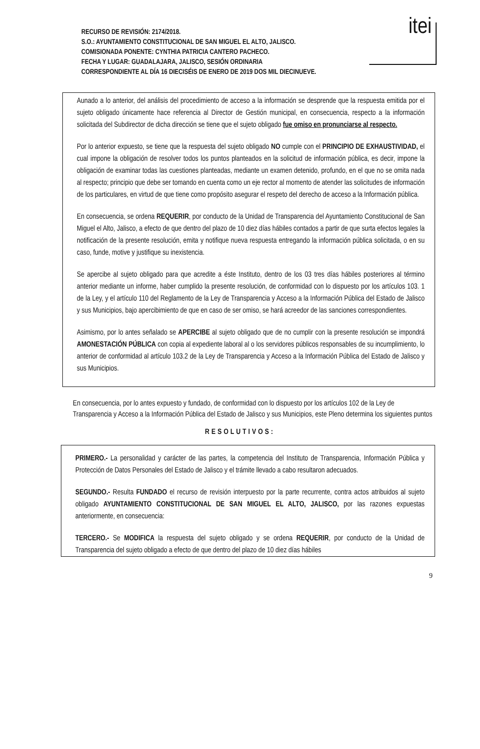itei
RECURSO DE REVISIÓN: 2174/2018.
S.O.: AYUNTAMIENTO CONSTITUCIONAL DE SAN MIGUEL EL ALTO, JALISCO.
COMISIONADA PONENTE: CYNTHIA PATRICIA CANTERO PACHECO.
FECHA Y LUGAR: GUADALAJARA, JALISCO, SESIÓN ORDINARIA
CORRESPONDIENTE AL DÍA 16 DIECISÉIS DE ENERO DE 2019 DOS MIL DIECINUEVE.
Aunado a lo anterior, del análisis del procedimiento de acceso a la información se desprende que la respuesta emitida por el sujeto obligado únicamente hace referencia al Director de Gestión municipal, en consecuencia, respecto a la información solicitada del Subdirector de dicha dirección se tiene que el sujeto obligado fue omiso en pronunciarse al respecto.
Por lo anterior expuesto, se tiene que la respuesta del sujeto obligado NO cumple con el PRINCIPIO DE EXHAUSTIVIDAD, el cual impone la obligación de resolver todos los puntos planteados en la solicitud de información pública, es decir, impone la obligación de examinar todas las cuestiones planteadas, mediante un examen detenido, profundo, en el que no se omita nada al respecto; principio que debe ser tomando en cuenta como un eje rector al momento de atender las solicitudes de información de los particulares, en virtud de que tiene como propósito asegurar el respeto del derecho de acceso a la Información pública.
En consecuencia, se ordena REQUERIR, por conducto de la Unidad de Transparencia del Ayuntamiento Constitucional de San Miguel el Alto, Jalisco, a efecto de que dentro del plazo de 10 diez días hábiles contados a partir de que surta efectos legales la notificación de la presente resolución, emita y notifique nueva respuesta entregando la información pública solicitada, o en su caso, funde, motive y justifique su inexistencia.
Se apercibe al sujeto obligado para que acredite a éste Instituto, dentro de los 03 tres días hábiles posteriores al término anterior mediante un informe, haber cumplido la presente resolución, de conformidad con lo dispuesto por los artículos 103. 1 de la Ley, y el artículo 110 del Reglamento de la Ley de Transparencia y Acceso a la Información Pública del Estado de Jalisco y sus Municipios, bajo apercibimiento de que en caso de ser omiso, se hará acreedor de las sanciones correspondientes.
Asimismo, por lo antes señalado se APERCIBE al sujeto obligado que de no cumplir con la presente resolución se impondrá AMONESTACIÓN PÚBLICA con copia al expediente laboral al o los servidores públicos responsables de su incumplimiento, lo anterior de conformidad al artículo 103.2 de la Ley de Transparencia y Acceso a la Información Pública del Estado de Jalisco y sus Municipios.
En consecuencia, por lo antes expuesto y fundado, de conformidad con lo dispuesto por los artículos 102 de la Ley de Transparencia y Acceso a la Información Pública del Estado de Jalisco y sus Municipios, este Pleno determina los siguientes puntos
RESOLUTIVOS:
PRIMERO.- La personalidad y carácter de las partes, la competencia del Instituto de Transparencia, Información Pública y Protección de Datos Personales del Estado de Jalisco y el trámite llevado a cabo resultaron adecuados.
SEGUNDO.- Resulta FUNDADO el recurso de revisión interpuesto por la parte recurrente, contra actos atribuidos al sujeto obligado AYUNTAMIENTO CONSTITUCIONAL DE SAN MIGUEL EL ALTO, JALISCO, por las razones expuestas anteriormente, en consecuencia:
TERCERO.- Se MODIFICA la respuesta del sujeto obligado y se ordena REQUERIR, por conducto de la Unidad de Transparencia del sujeto obligado a efecto de que dentro del plazo de 10 diez días hábiles
9